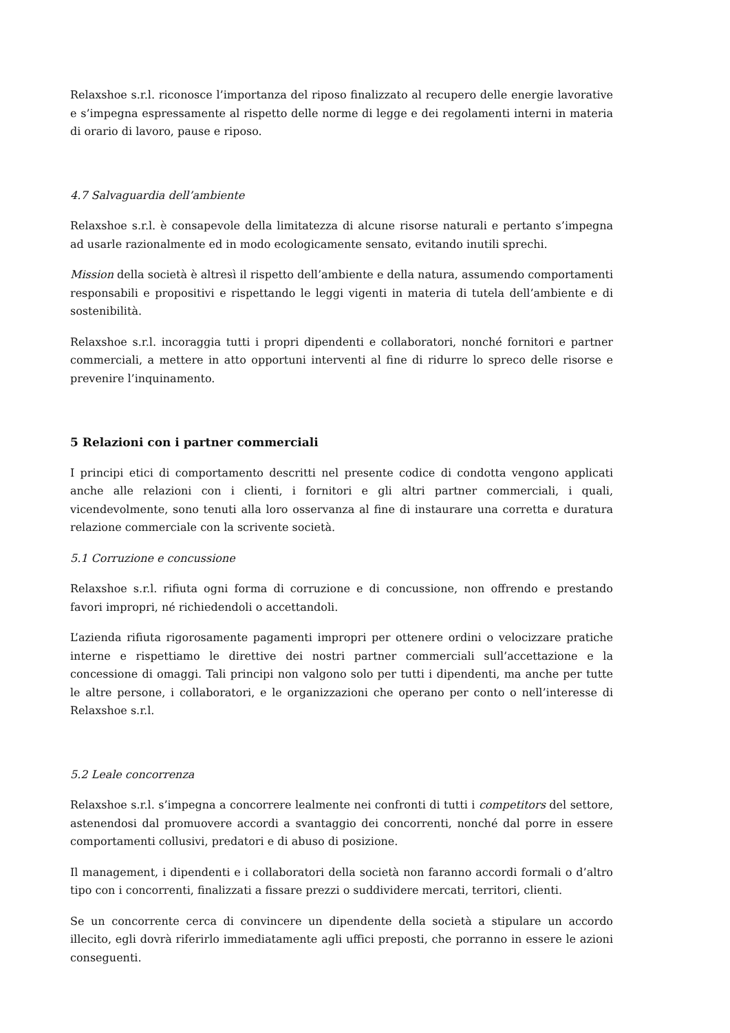Relaxshoe s.r.l. riconosce l’importanza del riposo finalizzato al recupero delle energie lavorative e s’impegna espressamente al rispetto delle norme di legge e dei regolamenti interni in materia di orario di lavoro, pause e riposo.
4.7 Salvaguardia dell’ambiente
Relaxshoe s.r.l. è consapevole della limitatezza di alcune risorse naturali e pertanto s’impegna ad usarle razionalmente ed in modo ecologicamente sensato, evitando inutili sprechi.
Mission della società è altresì il rispetto dell’ambiente e della natura, assumendo comportamenti responsabili e propositivi e rispettando le leggi vigenti in materia di tutela dell’ambiente e di sostenibilità.
Relaxshoe s.r.l. incoraggia tutti i propri dipendenti e collaboratori, nonché fornitori e partner commerciali, a mettere in atto opportuni interventi al fine di ridurre lo spreco delle risorse e prevenire l’inquinamento.
5 Relazioni con i partner commerciali
I principi etici di comportamento descritti nel presente codice di condotta vengono applicati anche alle relazioni con i clienti, i fornitori e gli altri partner commerciali, i quali, vicendevolmente, sono tenuti alla loro osservanza al fine di instaurare una corretta e duratura relazione commerciale con la scrivente società.
5.1 Corruzione e concussione
Relaxshoe s.r.l. rifiuta ogni forma di corruzione e di concussione, non offrendo e prestando favori impropri, né richiedendoli o accettandoli.
L’azienda rifiuta rigorosamente pagamenti impropri per ottenere ordini o velocizzare pratiche interne e rispettiamo le direttive dei nostri partner commerciali sull’accettazione e la concessione di omaggi. Tali principi non valgono solo per tutti i dipendenti, ma anche per tutte le altre persone, i collaboratori, e le organizzazioni che operano per conto o nell’interesse di Relaxshoe s.r.l.
5.2 Leale concorrenza
Relaxshoe s.r.l. s’impegna a concorrere lealmente nei confronti di tutti i competitors del settore, astenendosi dal promuovere accordi a svantaggio dei concorrenti, nonché dal porre in essere comportamenti collusivi, predatori e di abuso di posizione.
Il management, i dipendenti e i collaboratori della società non faranno accordi formali o d’altro tipo con i concorrenti, finalizzati a fissare prezzi o suddividere mercati, territori, clienti.
Se un concorrente cerca di convincere un dipendente della società a stipulare un accordo illecito, egli dovrà riferirlo immediatamente agli uffici preposti, che porranno in essere le azioni conseguenti.